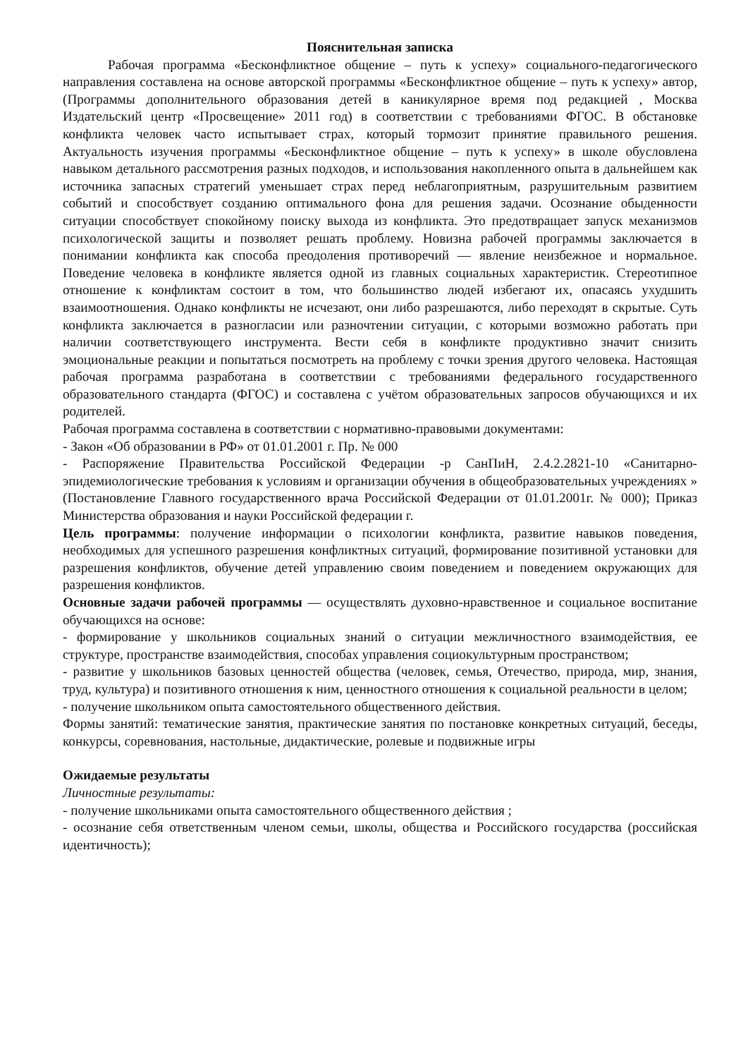Пояснительная записка
Рабочая программа «Бесконфликтное общение – путь к успеху» социального-педагогического направления составлена на основе авторской программы «Бесконфликтное общение – путь к успеху» автор, (Программы дополнительного образования детей в каникулярное время под редакцией , Москва Издательский центр «Просвещение» 2011 год) в соответствии с требованиями ФГОС. В обстановке конфликта человек часто испытывает страх, который тормозит принятие правильного решения. Актуальность изучения программы «Бесконфликтное общение – путь к успеху» в школе обусловлена навыком детального рассмотрения разных подходов, и использования накопленного опыта в дальнейшем как источника запасных стратегий уменьшает страх перед неблагоприятным, разрушительным развитием событий и способствует созданию оптимального фона для решения задачи. Осознание обыденности ситуации способствует спокойному поиску выхода из конфликта. Это предотвращает запуск механизмов психологической защиты и позволяет решать проблему. Новизна рабочей программы заключается в понимании конфликта как способа преодоления противоречий — явление неизбежное и нормальное. Поведение человека в конфликте является одной из главных социальных характеристик. Стереотипное отношение к конфликтам состоит в том, что большинство людей избегают их, опасаясь ухудшить взаимоотношения. Однако конфликты не исчезают, они либо разрешаются, либо переходят в скрытые. Суть конфликта заключается в разногласии или разночтении ситуации, с которыми возможно работать при наличии соответствующего инструмента. Вести себя в конфликте продуктивно значит снизить эмоциональные реакции и попытаться посмотреть на проблему с точки зрения другого человека. Настоящая рабочая программа разработана в соответствии с требованиями федерального государственного образовательного стандарта (ФГОС) и составлена с учётом образовательных запросов обучающихся и их родителей.
Рабочая программа составлена в соответствии с нормативно-правовыми документами:
- Закон «Об образовании в РФ» от 01.01.2001 г. Пр. № 000
- Распоряжение Правительства Российской Федерации -р СанПиН, 2.4.2.2821-10 «Санитарно-эпидемиологические требования к условиям и организации обучения в общеобразовательных учреждениях » (Постановление Главного государственного врача Российской Федерации от 01.01.2001г. № 000); Приказ Министерства образования и науки Российской федерации г.
Цель программы: получение информации о психологии конфликта, развитие навыков поведения, необходимых для успешного разрешения конфликтных ситуаций, формирование позитивной установки для разрешения конфликтов, обучение детей управлению своим поведением и поведением окружающих для разрешения конфликтов.
Основные задачи рабочей программы — осуществлять духовно-нравственное и социальное воспитание обучающихся на основе:
- формирование у школьников социальных знаний о ситуации межличностного взаимодействия, ее структуре, пространстве взаимодействия, способах управления социокультурным пространством;
- развитие у школьников базовых ценностей общества (человек, семья, Отечество, природа, мир, знания, труд, культура) и позитивного отношения к ним, ценностного отношения к социальной реальности в целом;
- получение школьником опыта самостоятельного общественного действия.
Формы занятий: тематические занятия, практические занятия по постановке конкретных ситуаций, беседы, конкурсы, соревнования, настольные, дидактические, ролевые и подвижные игры
Ожидаемые результаты
Личностные результаты:
- получение школьниками опыта самостоятельного общественного действия ;
- осознание себя ответственным членом семьи, школы, общества и Российского государства (российская идентичность);